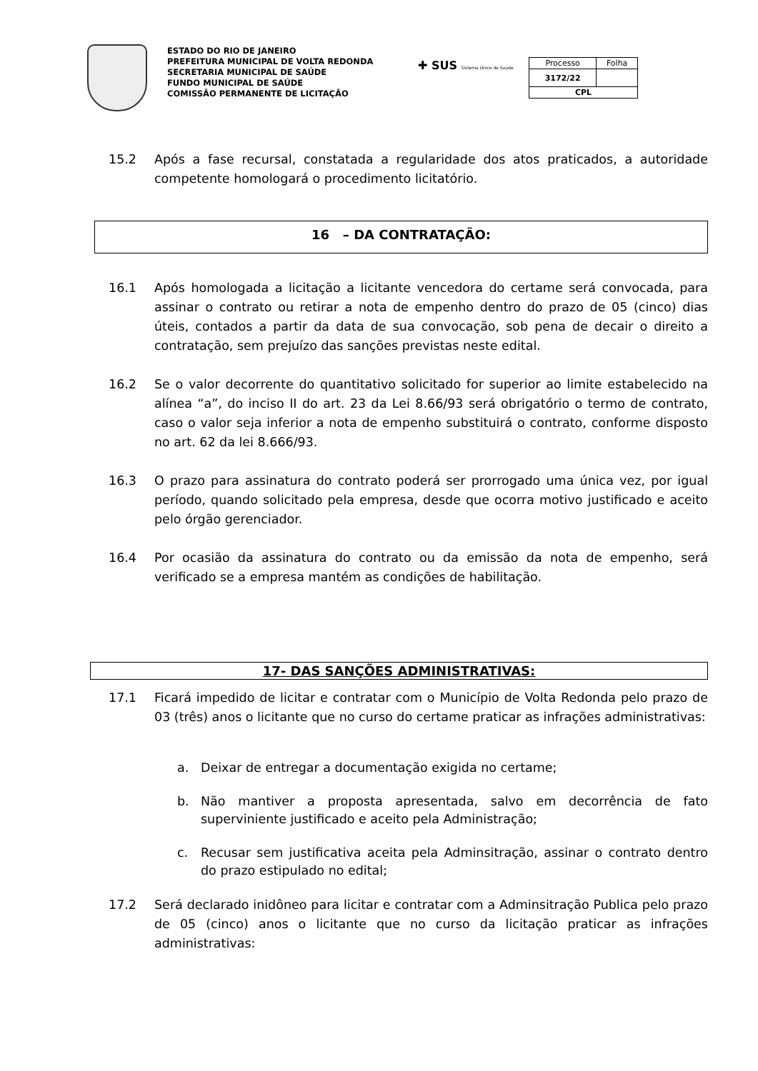ESTADO DO RIO DE JANEIRO
PREFEITURA MUNICIPAL DE VOLTA REDONDA
SECRETARIA MUNICIPAL DE SAÚDE
FUNDO MUNICIPAL DE SAÚDE
COMISSÃO PERMANENTE DE LICITAÇÃO
✚ SUS Sistema Único de Saúde
| Processo | Folha |
| 3172/22 | |
| CPL | |
15.2 Após a fase recursal, constatada a regularidade dos atos praticados, a autoridade competente homologará o procedimento licitatório.
16 – DA CONTRATAÇÃO:
16.1 Após homologada a licitação a licitante vencedora do certame será convocada, para assinar o contrato ou retirar a nota de empenho dentro do prazo de 05 (cinco) dias úteis, contados a partir da data de sua convocação, sob pena de decair o direito a contratação, sem prejuízo das sanções previstas neste edital.
16.2 Se o valor decorrente do quantitativo solicitado for superior ao limite estabelecido na alínea “a”, do inciso II do art. 23 da Lei 8.66/93 será obrigatório o termo de contrato, caso o valor seja inferior a nota de empenho substituirá o contrato, conforme disposto no art. 62 da lei 8.666/93.
16.3 O prazo para assinatura do contrato poderá ser prorrogado uma única vez, por igual período, quando solicitado pela empresa, desde que ocorra motivo justificado e aceito pelo órgão gerenciador.
16.4 Por ocasião da assinatura do contrato ou da emissão da nota de empenho, será verificado se a empresa mantém as condições de habilitação.
17- DAS SANÇÕES ADMINISTRATIVAS:
17.1 Ficará impedido de licitar e contratar com o Município de Volta Redonda pelo prazo de 03 (três) anos o licitante que no curso do certame praticar as infrações administrativas:
a. Deixar de entregar a documentação exigida no certame;
b. Não mantiver a proposta apresentada, salvo em decorrência de fato superviniente justificado e aceito pela Administração;
c. Recusar sem justificativa aceita pela Adminsitração, assinar o contrato dentro do prazo estipulado no edital;
17.2 Será declarado inidôneo para licitar e contratar com a Adminsitração Publica pelo prazo de 05 (cinco) anos o licitante que no curso da licitação praticar as infrações administrativas: